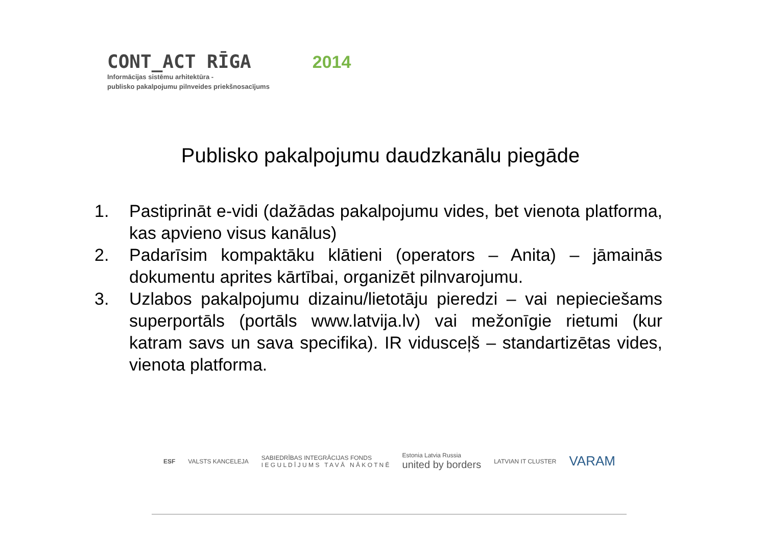CONT_ACT RĪGA 2014
Informācijas sistēmu arhitektūra -
publisko pakalpojumu pilnveides priekšnosacījums
Publisko pakalpojumu daudzkanālu piegāde
1. Pastiprināt e-vidi (dažādas pakalpojumu vides, bet vienota platforma, kas apvieno visus kanālus)
2. Padarīsim kompaktāku klātieni (operators – Anita) – jāmainās dokumentu aprites kārtībai, organizēt pilnvarojumu.
3. Uzlabos pakalpojumu dizainu/lietotāju pieredzi – vai nepieciešams superportāls (portāls www.latvija.lv) vai mežonīgie rietumi (kur katram savs un sava specifika). IR vidusceļš – standartizētas vides, vienota platforma.
ESF VALSTS KANCELEJA SABIEDRĪBAS INTEGRĀCIJAS FONDS
I E G U L D Ī J U M S T A V Ā N Ā K O T N Ē Estonia Latvia Russia
united by borders LATVIAN IT CLUSTER VARAM